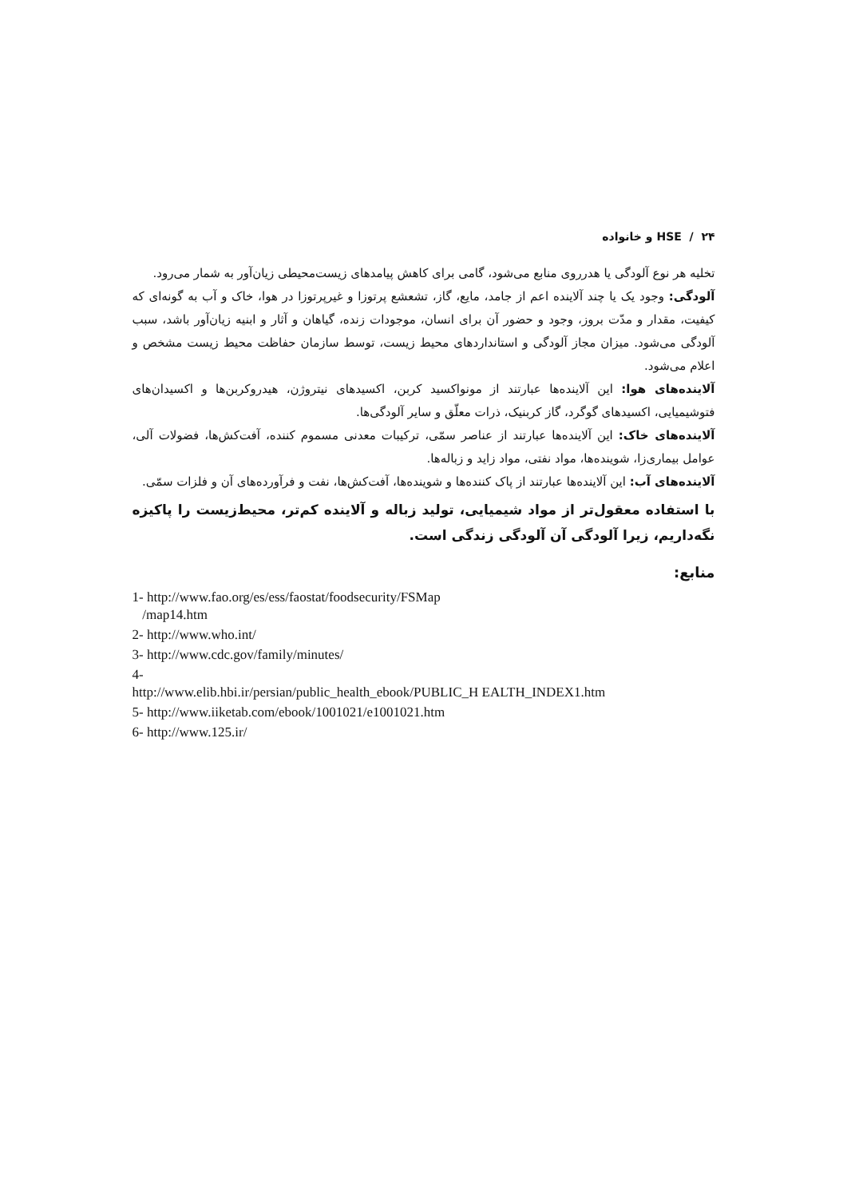۲۴ / HSE و خانواده
تخلیه هر نوع آلودگی یا هدرروی منابع می‌شود، گامی برای کاهش پیامدهای زیست‌محیطی زیان‌آور به شمار می‌رود.
آلودگی: وجود یک یا چند آلاینده اعم از جامد، مایع، گاز، تشعشع پرتوزا و غیرپرتوزا در هوا، خاک و آب به گونه‌ای که کیفیت، مقدار و مدّت بروز، وجود و حضور آن برای انسان، موجودات زنده، گیاهان و آثار و ابنیه زیان‌آور باشد، سبب آلودگی می‌شود. میزان مجاز آلودگی و استانداردهای محیط زیست، توسط سازمان حفاظت محیط زیست مشخص و اعلام می‌شود.
آلاینده‌های هوا: این آلاینده‌ها عبارتند از مونواکسید کربن، اکسیدهای نیتروژن، هیدروکربن‌ها و اکسیدان‌های فتوشیمیایی، اکسیدهای گوگرد، گاز کربنیک، ذرات معلّق و سایر آلودگی‌ها.
آلاینده‌های خاک: این آلاینده‌ها عبارتند از عناصر سمّی، ترکیبات معدنی مسموم کننده، آفت‌کش‌ها، فضولات آلی، عوامل بیماری‌زا، شوینده‌ها، مواد نفتی، مواد زاید و زباله‌ها.
آلاینده‌های آب: این آلاینده‌ها عبارتند از پاک کننده‌ها و شوینده‌ها، آفت‌کش‌ها، نفت و فرآورده‌های آن و فلزات سمّی.
با استفاده معقول‌تر از مواد شیمیایی، تولید زباله و آلاینده کم‌تر، محیط‌زیست را پاکیزه نگه‌داریم، زیرا آلودگی آن آلودگی زندگی است.
منابع:
1- http://www.fao.org/es/ess/faostat/foodsecurity/FSMap
/map14.htm
2- http://www.who.int/
3- http://www.cdc.gov/family/minutes/
4-
http://www.elib.hbi.ir/persian/public_health_ebook/PUBLIC_H EALTH_INDEX1.htm
5- http://www.iiketab.com/ebook/1001021/e1001021.htm
6- http://www.125.ir/